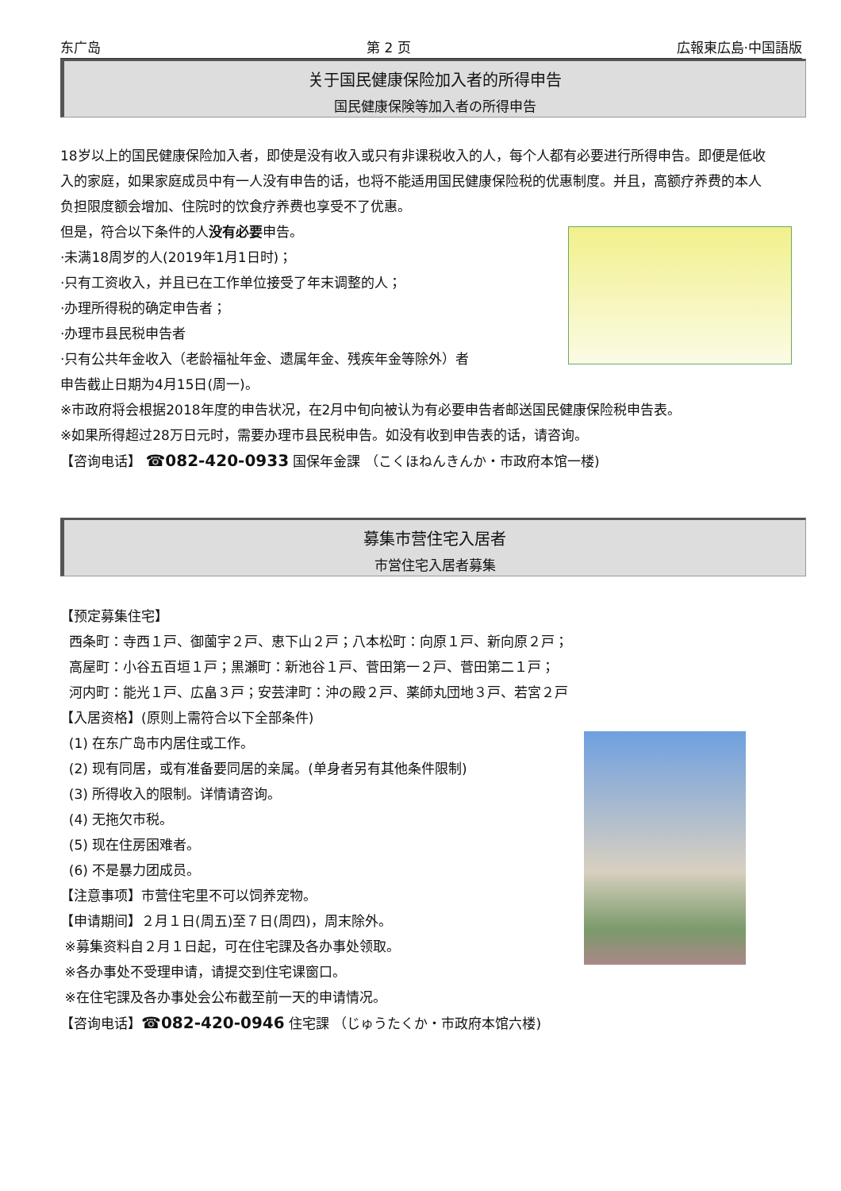东广岛 第 2 页 広報東広島·中国語版
关于国民健康保险加入者的所得申告
国民健康保険等加入者の所得申告
18岁以上的国民健康保险加入者，即使是没有收入或只有非课税收入的人，每个人都有必要进行所得申告。即便是低收入的家庭，如果家庭成员中有一人没有申告的话，也将不能适用国民健康保险税的优惠制度。并且，高额疗养费的本人负担限度额会增加、住院时的饮食疗养费也享受不了优惠。
但是，符合以下条件的人没有必要申告。
·未满18周岁的人(2019年1月1日时)；
·只有工资收入，并且已在工作单位接受了年末调整的人；
·办理所得税的确定申告者；
·办理市县民税申告者
·只有公共年金收入（老龄福祉年金、遗属年金、残疾年金等除外）者
申告截止日期为4月15日(周一)。
※市政府将会根据2018年度的申告状况，在2月中旬向被认为有必要申告者邮送国民健康保险税申告表。
※如果所得超过28万日元时，需要办理市县民税申告。如没有收到申告表的话，请咨询。
【咨询电话】 ☎082-420-0933 国保年金課 （こくほねんきんか・市政府本馆一楼)
募集市营住宅入居者
市営住宅入居者募集
【预定募集住宅】
西条町：寺西１戸、御薗宇２戸、恵下山２戸；八本松町：向原１戸、新向原２戸；
高屋町：小谷五百垣１戸；黒瀬町：新池谷１戸、菅田第一２戸、菅田第二１戸；
河内町：能光１戸、広畠３戸；安芸津町：沖の殿２戸、薬師丸団地３戸、若宮２戸
【入居资格】(原则上需符合以下全部条件)
(1) 在东广岛市内居住或工作。
(2) 现有同居，或有准备要同居的亲属。(单身者另有其他条件限制)
(3) 所得收入的限制。详情请咨询。
(4) 无拖欠市税。
(5) 现在住房困难者。
(6) 不是暴力团成员。
【注意事项】市营住宅里不可以饲养宠物。
【申请期间】２月１日(周五)至７日(周四)，周末除外。
※募集资料自２月１日起，可在住宅課及各办事处领取。
※各办事处不受理申请，请提交到住宅课窗口。
※在住宅課及各办事处会公布截至前一天的申请情况。
【咨询电话】☎082-420-0946 住宅課 （じゅうたくか・市政府本馆六楼)